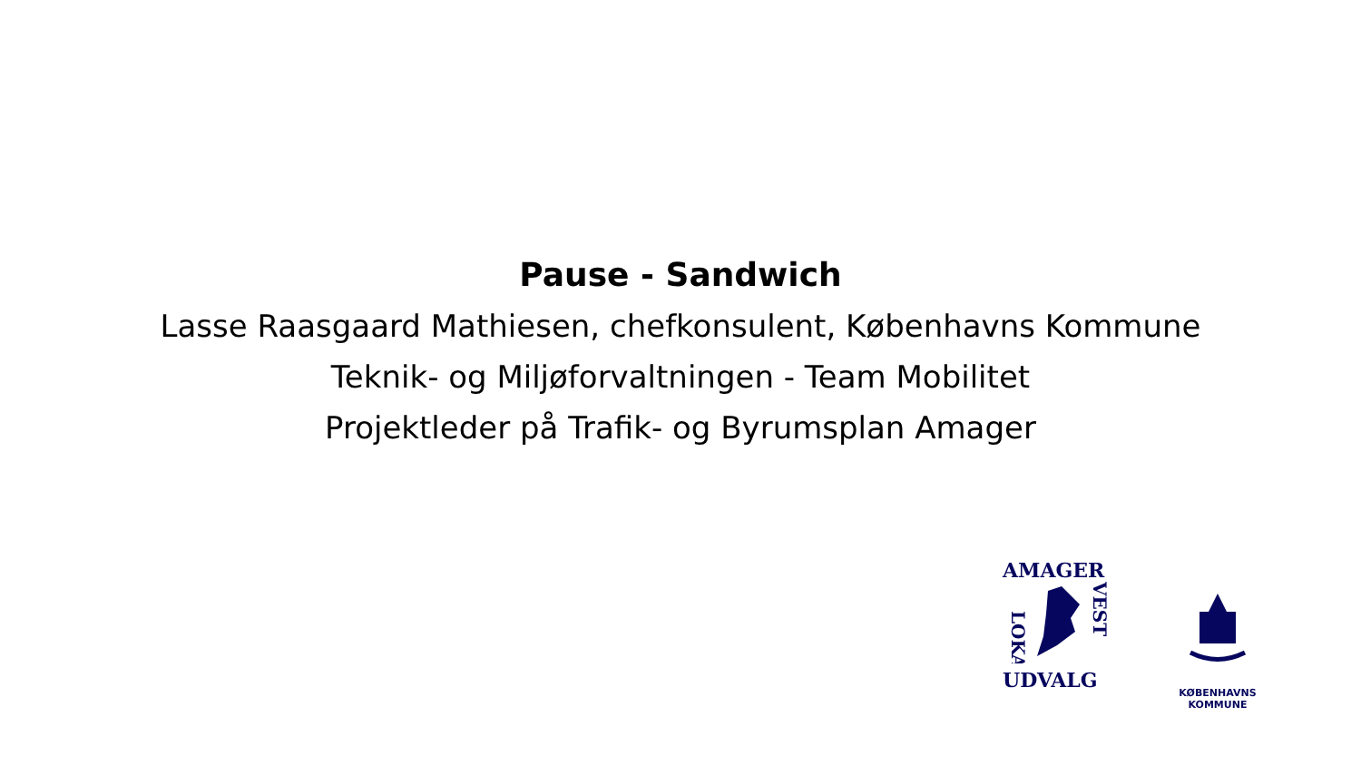Pause - Sandwich
Lasse Raasgaard Mathiesen, chefkonsulent, Københavns Kommune
Teknik- og Miljøforvaltningen - Team Mobilitet
Projektleder på Trafik- og Byrumsplan Amager
AMAGER
LOKAL
VEST
UDVALG
KØBENHAVNS KOMMUNE